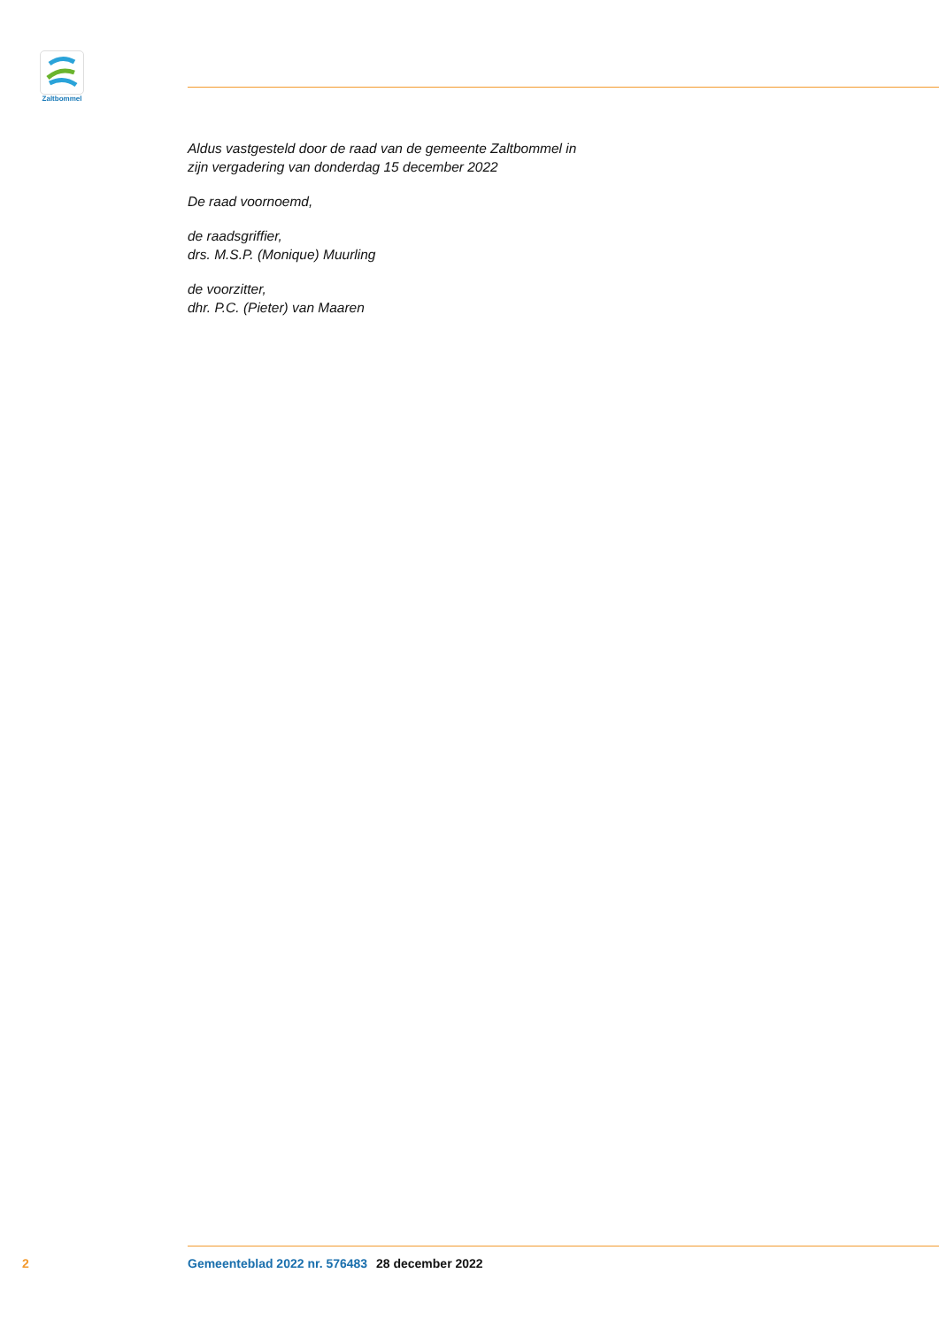Zaltbommel
Aldus vastgesteld door de raad van de gemeente Zaltbommel in
zijn vergadering van donderdag 15 december 2022
De raad voornoemd,
de raadsgriffier,
drs. M.S.P. (Monique) Muurling
de voorzitter,
dhr. P.C. (Pieter) van Maaren
2 Gemeenteblad 2022 nr. 576483 28 december 2022